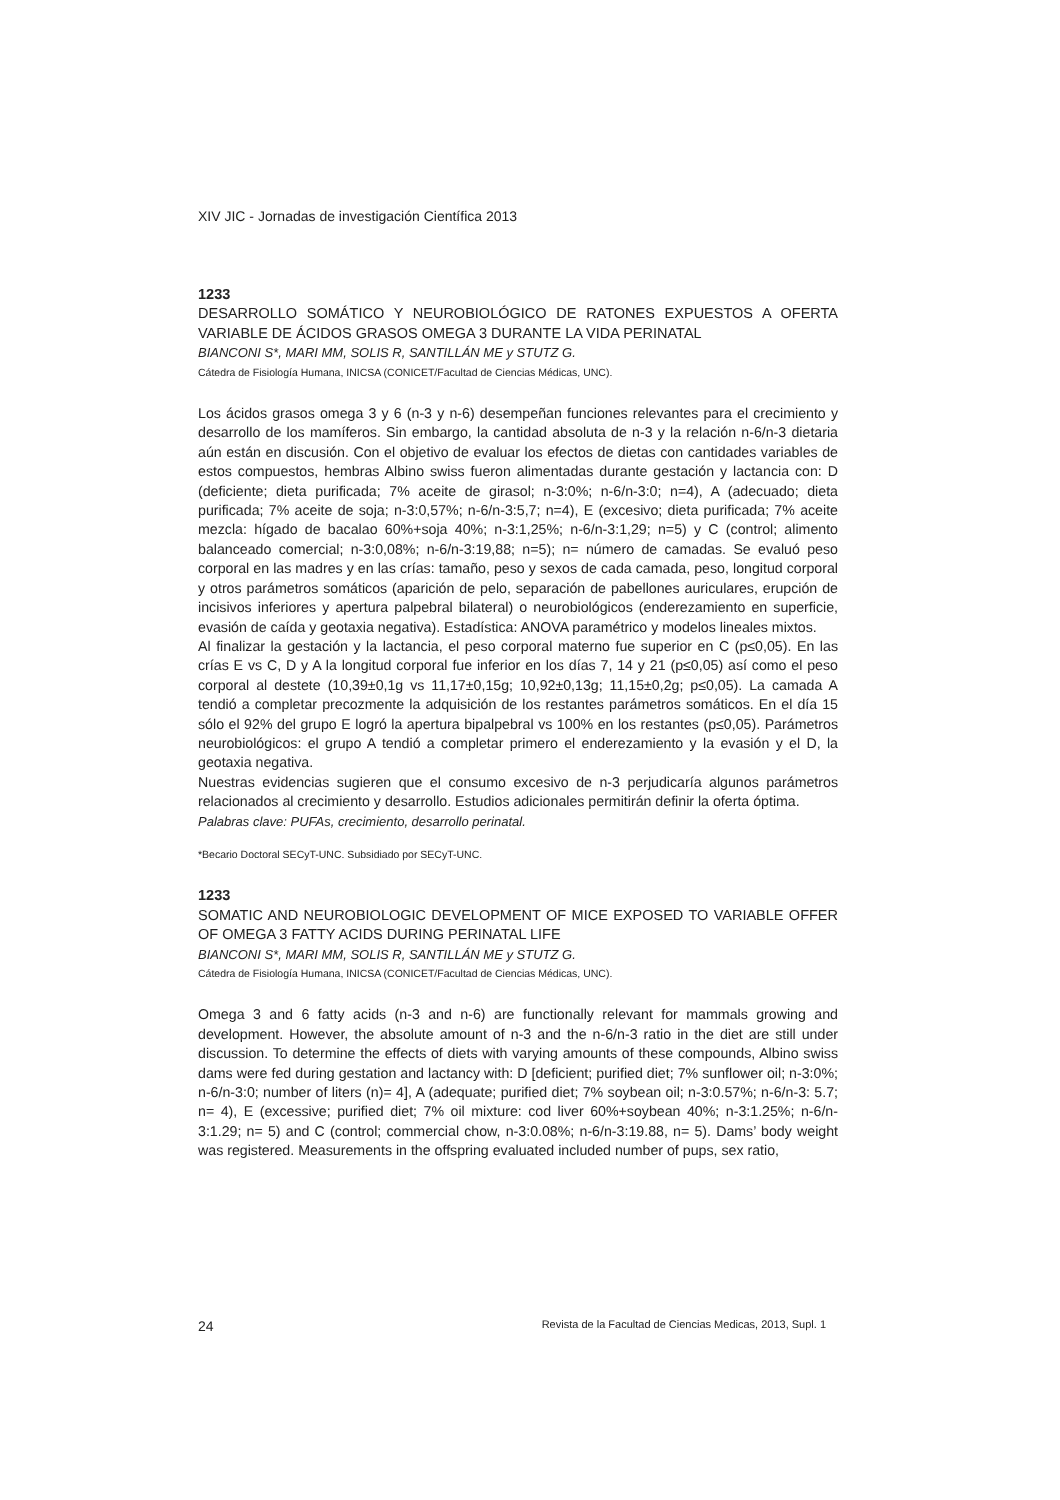XIV JIC - Jornadas de investigación Científica 2013
1233
DESARROLLO SOMÁTICO Y NEUROBIOLÓGICO DE RATONES EXPUESTOS A OFERTA VARIABLE DE ÁCIDOS GRASOS OMEGA 3 DURANTE LA VIDA PERINATAL
BIANCONI S*, MARI MM, SOLIS R, SANTILLÁN ME y STUTZ G.
Cátedra de Fisiología Humana, INICSA (CONICET/Facultad de Ciencias Médicas, UNC).
Los ácidos grasos omega 3 y 6 (n-3 y n-6) desempeñan funciones relevantes para el crecimiento y desarrollo de los mamíferos. Sin embargo, la cantidad absoluta de n-3 y la relación n-6/n-3 dietaria aún están en discusión. Con el objetivo de evaluar los efectos de dietas con cantidades variables de estos compuestos, hembras Albino swiss fueron alimentadas durante gestación y lactancia con: D (deficiente; dieta purificada; 7% aceite de girasol; n-3:0%; n-6/n-3:0; n=4), A (adecuado; dieta purificada; 7% aceite de soja; n-3:0,57%; n-6/n-3:5,7; n=4), E (excesivo; dieta purificada; 7% aceite mezcla: hígado de bacalao 60%+soja 40%; n-3:1,25%; n-6/n-3:1,29; n=5) y C (control; alimento balanceado comercial; n-3:0,08%; n-6/n-3:19,88; n=5); n= número de camadas. Se evaluó peso corporal en las madres y en las crías: tamaño, peso y sexos de cada camada, peso, longitud corporal y otros parámetros somáticos (aparición de pelo, separación de pabellones auriculares, erupción de incisivos inferiores y apertura palpebral bilateral) o neurobiológicos (enderezamiento en superficie, evasión de caída y geotaxia negativa). Estadística: ANOVA paramétrico y modelos lineales mixtos.
Al finalizar la gestación y la lactancia, el peso corporal materno fue superior en C (p≤0,05). En las crías E vs C, D y A la longitud corporal fue inferior en los días 7, 14 y 21 (p≤0,05) así como el peso corporal al destete (10,39±0,1g vs 11,17±0,15g; 10,92±0,13g; 11,15±0,2g; p≤0,05). La camada A tendió a completar precozmente la adquisición de los restantes parámetros somáticos. En el día 15 sólo el 92% del grupo E logró la apertura bipalpebral vs 100% en los restantes (p≤0,05). Parámetros neurobiológicos: el grupo A tendió a completar primero el enderezamiento y la evasión y el D, la geotaxia negativa.
Nuestras evidencias sugieren que el consumo excesivo de n-3 perjudicaría algunos parámetros relacionados al crecimiento y desarrollo. Estudios adicionales permitirán definir la oferta óptima.
Palabras clave: PUFAs, crecimiento, desarrollo perinatal.
*Becario Doctoral SECyT-UNC. Subsidiado por SECyT-UNC.
1233
SOMATIC AND NEUROBIOLOGIC DEVELOPMENT OF MICE EXPOSED TO VARIABLE OFFER OF OMEGA 3 FATTY ACIDS DURING PERINATAL LIFE
BIANCONI S*, MARI MM, SOLIS R, SANTILLÁN ME y STUTZ G.
Cátedra de Fisiología Humana, INICSA (CONICET/Facultad de Ciencias Médicas, UNC).
Omega 3 and 6 fatty acids (n-3 and n-6) are functionally relevant for mammals growing and development. However, the absolute amount of n-3 and the n-6/n-3 ratio in the diet are still under discussion. To determine the effects of diets with varying amounts of these compounds, Albino swiss dams were fed during gestation and lactancy with: D [deficient; purified diet; 7% sunflower oil; n-3:0%; n-6/n-3:0; number of liters (n)= 4], A (adequate; purified diet; 7% soybean oil; n-3:0.57%; n-6/n-3: 5.7; n= 4), E (excessive; purified diet; 7% oil mixture: cod liver 60%+soybean 40%; n-3:1.25%; n-6/n-3:1.29; n= 5) and C (control; commercial chow, n-3:0.08%; n-6/n-3:19.88, n= 5). Dams’ body weight was registered. Measurements in the offspring evaluated included number of pups, sex ratio,
24 Revista de la Facultad de Ciencias Medicas, 2013, Supl. 1